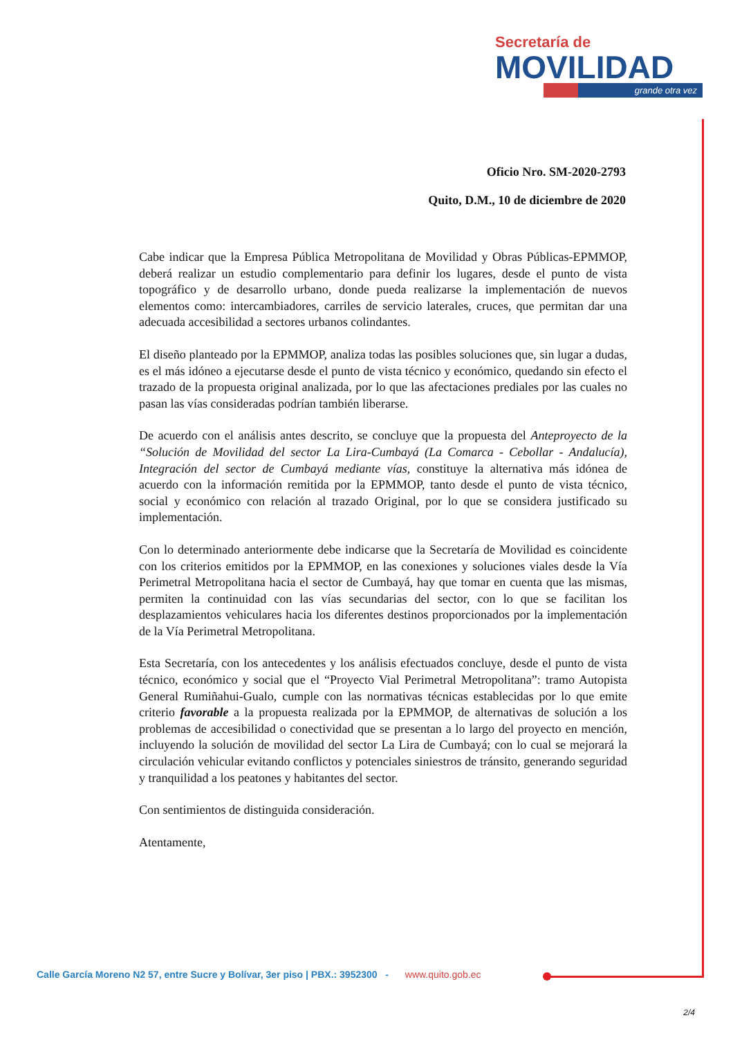Secretaría de
MOVILIDAD
grande otra vez
Oficio Nro. SM-2020-2793
Quito, D.M., 10 de diciembre de 2020
Cabe indicar que la Empresa Pública Metropolitana de Movilidad y Obras Públicas-EPMMOP, deberá realizar un estudio complementario para definir los lugares, desde el punto de vista topográfico y de desarrollo urbano, donde pueda realizarse la implementación de nuevos elementos como: intercambiadores, carriles de servicio laterales, cruces, que permitan dar una adecuada accesibilidad a sectores urbanos colindantes.
El diseño planteado por la EPMMOP, analiza todas las posibles soluciones que, sin lugar a dudas, es el más idóneo a ejecutarse desde el punto de vista técnico y económico, quedando sin efecto el trazado de la propuesta original analizada, por lo que las afectaciones prediales por las cuales no pasan las vías consideradas podrían también liberarse.
De acuerdo con el análisis antes descrito, se concluye que la propuesta del Anteproyecto de la “Solución de Movilidad del sector La Lira-Cumbayá (La Comarca - Cebollar - Andalucía), Integración del sector de Cumbayá mediante vías, constituye la alternativa más idónea de acuerdo con la información remitida por la EPMMOP, tanto desde el punto de vista técnico, social y económico con relación al trazado Original, por lo que se considera justificado su implementación.
Con lo determinado anteriormente debe indicarse que la Secretaría de Movilidad es coincidente con los criterios emitidos por la EPMMOP, en las conexiones y soluciones viales desde la Vía Perimetral Metropolitana hacia el sector de Cumbayá, hay que tomar en cuenta que las mismas, permiten la continuidad con las vías secundarias del sector, con lo que se facilitan los desplazamientos vehiculares hacia los diferentes destinos proporcionados por la implementación de la Vía Perimetral Metropolitana.
Esta Secretaría, con los antecedentes y los análisis efectuados concluye, desde el punto de vista técnico, económico y social que el “Proyecto Vial Perimetral Metropolitana”: tramo Autopista General Rumiñahui-Gualo, cumple con las normativas técnicas establecidas por lo que emite criterio favorable a la propuesta realizada por la EPMMOP, de alternativas de solución a los problemas de accesibilidad o conectividad que se presentan a lo largo del proyecto en mención, incluyendo la solución de movilidad del sector La Lira de Cumbayá; con lo cual se mejorará la circulación vehicular evitando conflictos y potenciales siniestros de tránsito, generando seguridad y tranquilidad a los peatones y habitantes del sector.
Con sentimientos de distinguida consideración.
Atentamente,
Calle García Moreno N2 57, entre Sucre y Bolívar, 3er piso | PBX.: 3952300 - www.quito.gob.ec
2/4